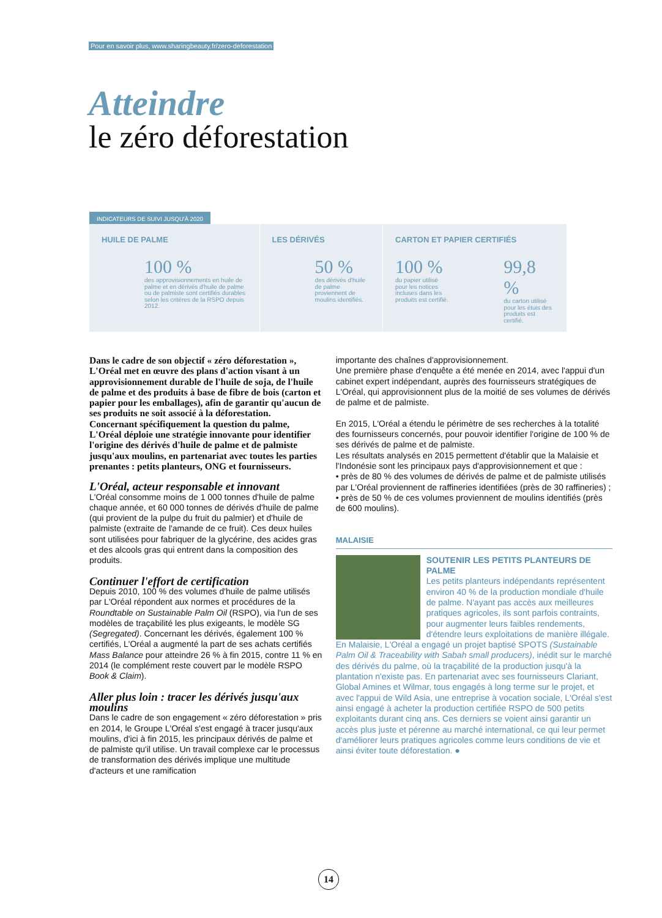Pour en savoir plus, www.sharingbeauty.fr/zero-deforestation
Atteindre
le zéro déforestation
INDICATEURS DE SUIVI JUSQU'À 2020
HUILE DE PALME
100 %
des approvisionnements en huile de palme et en dérivés d'huile de palme ou de palmiste sont certifiés durables selon les critères de la RSPO depuis 2012.
LES DÉRIVÉS
50 %
des dérivés d'huile de palme proviennent de moulins identifiés.
CARTON ET PAPIER CERTIFIÉS
100 %
du papier utilisé pour les notices incluses dans les produits est certifié.
99,8 %
du carton utilisé pour les étuis des produits est certifié.
Dans le cadre de son objectif « zéro déforestation », L'Oréal met en œuvre des plans d'action visant à un approvisionnement durable de l'huile de soja, de l'huile de palme et des produits à base de fibre de bois (carton et papier pour les emballages), afin de garantir qu'aucun de ses produits ne soit associé à la déforestation.
Concernant spécifiquement la question du palme, L'Oréal déploie une stratégie innovante pour identifier l'origine des dérivés d'huile de palme et de palmiste jusqu'aux moulins, en partenariat avec toutes les parties prenantes : petits planteurs, ONG et fournisseurs.
L'Oréal, acteur responsable et innovant
L'Oréal consomme moins de 1 000 tonnes d'huile de palme chaque année, et 60 000 tonnes de dérivés d'huile de palme (qui provient de la pulpe du fruit du palmier) et d'huile de palmiste (extraite de l'amande de ce fruit). Ces deux huiles sont utilisées pour fabriquer de la glycérine, des acides gras et des alcools gras qui entrent dans la composition des produits.
Continuer l'effort de certification
Depuis 2010, 100 % des volumes d'huile de palme utilisés par L'Oréal répondent aux normes et procédures de la Roundtable on Sustainable Palm Oil (RSPO), via l'un de ses modèles de traçabilité les plus exigeants, le modèle SG (Segregated). Concernant les dérivés, également 100 % certifiés, L'Oréal a augmenté la part de ses achats certifiés Mass Balance pour atteindre 26 % à fin 2015, contre 11 % en 2014 (le complément reste couvert par le modèle RSPO Book & Claim).
Aller plus loin : tracer les dérivés jusqu'aux moulins
Dans le cadre de son engagement « zéro déforestation » pris en 2014, le Groupe L'Oréal s'est engagé à tracer jusqu'aux moulins, d'ici à fin 2015, les principaux dérivés de palme et de palmiste qu'il utilise. Un travail complexe car le processus de transformation des dérivés implique une multitude d'acteurs et une ramification
importante des chaînes d'approvisionnement.
Une première phase d'enquête a été menée en 2014, avec l'appui d'un cabinet expert indépendant, auprès des fournisseurs stratégiques de L'Oréal, qui approvisionnent plus de la moitié de ses volumes de dérivés de palme et de palmiste.
En 2015, L'Oréal a étendu le périmètre de ses recherches à la totalité des fournisseurs concernés, pour pouvoir identifier l'origine de 100 % de ses dérivés de palme et de palmiste.
Les résultats analysés en 2015 permettent d'établir que la Malaisie et l'Indonésie sont les principaux pays d'approvisionnement et que :
• près de 80 % des volumes de dérivés de palme et de palmiste utilisés par L'Oréal proviennent de raffineries identifiées (près de 30 raffineries) ;
• près de 50 % de ces volumes proviennent de moulins identifiés (près de 600 moulins).
MALAISIE
SOUTENIR LES PETITS PLANTEURS DE PALME
Les petits planteurs indépendants représentent environ 40 % de la production mondiale d'huile de palme. N'ayant pas accès aux meilleures pratiques agricoles, ils sont parfois contraints, pour augmenter leurs faibles rendements, d'étendre leurs exploitations de manière illégale. En Malaisie, L'Oréal a engagé un projet baptisé SPOTS (Sustainable Palm Oil & Traceability with Sabah small producers), inédit sur le marché des dérivés du palme, où la traçabilité de la production jusqu'à la plantation n'existe pas. En partenariat avec ses fournisseurs Clariant, Global Amines et Wilmar, tous engagés à long terme sur le projet, et avec l'appui de Wild Asia, une entreprise à vocation sociale, L'Oréal s'est ainsi engagé à acheter la production certifiée RSPO de 500 petits exploitants durant cinq ans. Ces derniers se voient ainsi garantir un accès plus juste et pérenne au marché international, ce qui leur permet d'améliorer leurs pratiques agricoles comme leurs conditions de vie et ainsi éviter toute déforestation. ●
14